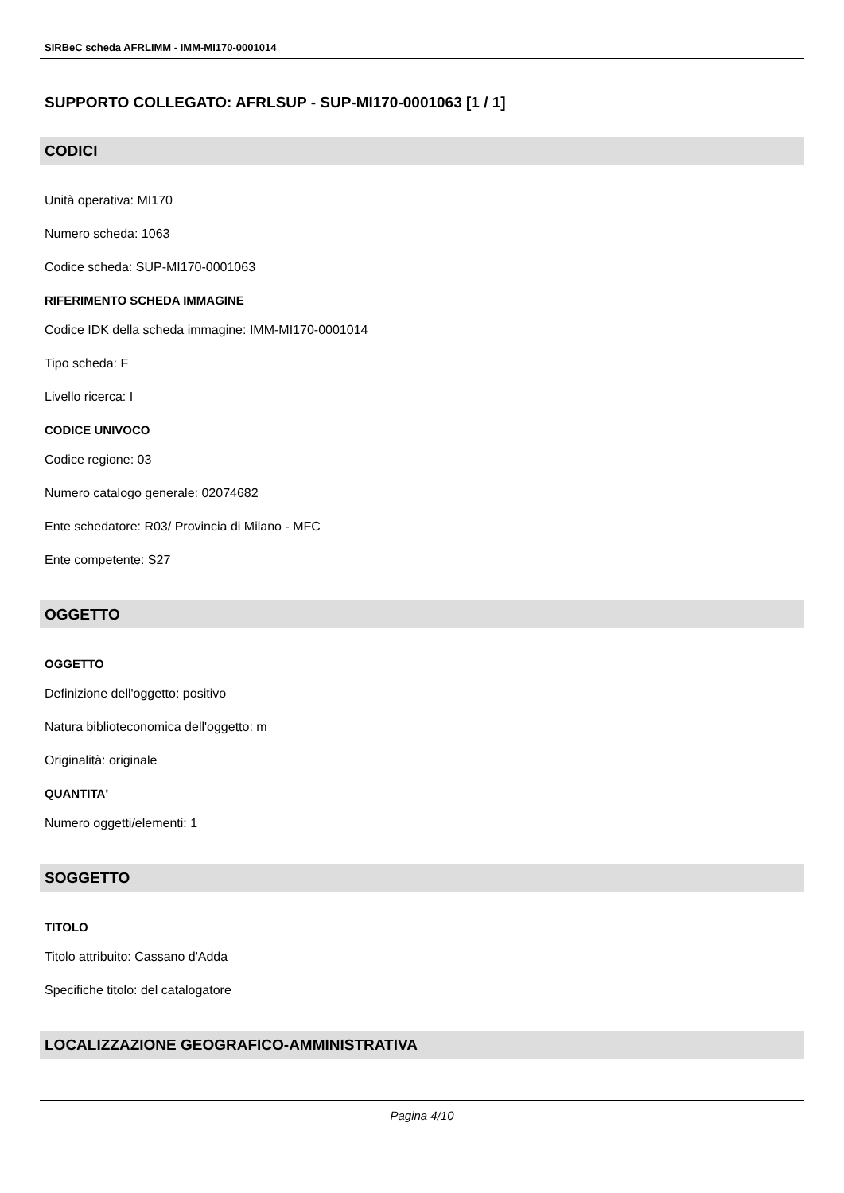SIRBeC scheda AFRLIMM - IMM-MI170-0001014
SUPPORTO COLLEGATO: AFRLSUP - SUP-MI170-0001063 [1 / 1]
CODICI
Unità operativa: MI170
Numero scheda: 1063
Codice scheda: SUP-MI170-0001063
RIFERIMENTO SCHEDA IMMAGINE
Codice IDK della scheda immagine: IMM-MI170-0001014
Tipo scheda: F
Livello ricerca: I
CODICE UNIVOCO
Codice regione: 03
Numero catalogo generale: 02074682
Ente schedatore: R03/ Provincia di Milano - MFC
Ente competente: S27
OGGETTO
OGGETTO
Definizione dell'oggetto: positivo
Natura biblioteconomica dell'oggetto: m
Originalità: originale
QUANTITA'
Numero oggetti/elementi: 1
SOGGETTO
TITOLO
Titolo attribuito: Cassano d'Adda
Specifiche titolo: del catalogatore
LOCALIZZAZIONE GEOGRAFICO-AMMINISTRATIVA
Pagina 4/10